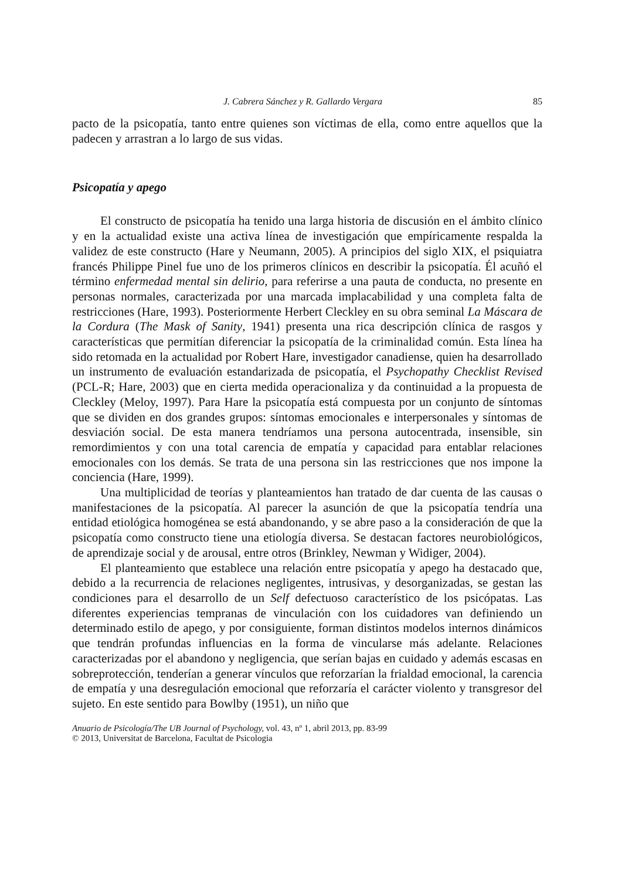J. Cabrera Sánchez y R. Gallardo Vergara 85
pacto de la psicopatía, tanto entre quienes son víctimas de ella, como entre aquellos que la padecen y arrastran a lo largo de sus vidas.
Psicopatía y apego
El constructo de psicopatía ha tenido una larga historia de discusión en el ámbito clínico y en la actualidad existe una activa línea de investigación que empíricamente respalda la validez de este constructo (Hare y Neumann, 2005). A principios del siglo XIX, el psiquiatra francés Philippe Pinel fue uno de los primeros clínicos en describir la psicopatía. Él acuñó el término enfermedad mental sin delirio, para referirse a una pauta de conducta, no presente en personas normales, caracterizada por una marcada implacabilidad y una completa falta de restricciones (Hare, 1993). Posteriormente Herbert Cleckley en su obra seminal La Máscara de la Cordura (The Mask of Sanity, 1941) presenta una rica descripción clínica de rasgos y características que permitían diferenciar la psicopatía de la criminalidad común. Esta línea ha sido retomada en la actualidad por Robert Hare, investigador canadiense, quien ha desarrollado un instrumento de evaluación estandarizada de psicopatía, el Psychopathy Checklist Revised (PCL-R; Hare, 2003) que en cierta medida operacionaliza y da continuidad a la propuesta de Cleckley (Meloy, 1997). Para Hare la psicopatía está compuesta por un conjunto de síntomas que se dividen en dos grandes grupos: síntomas emocionales e interpersonales y síntomas de desviación social. De esta manera tendríamos una persona autocentrada, insensible, sin remordimientos y con una total carencia de empatía y capacidad para entablar relaciones emocionales con los demás. Se trata de una persona sin las restricciones que nos impone la conciencia (Hare, 1999).
Una multiplicidad de teorías y planteamientos han tratado de dar cuenta de las causas o manifestaciones de la psicopatía. Al parecer la asunción de que la psicopatía tendría una entidad etiológica homogénea se está abandonando, y se abre paso a la consideración de que la psicopatía como constructo tiene una etiología diversa. Se destacan factores neurobiológicos, de aprendizaje social y de arousal, entre otros (Brinkley, Newman y Widiger, 2004).
El planteamiento que establece una relación entre psicopatía y apego ha destacado que, debido a la recurrencia de relaciones negligentes, intrusivas, y desorganizadas, se gestan las condiciones para el desarrollo de un Self defectuoso característico de los psicópatas. Las diferentes experiencias tempranas de vinculación con los cuidadores van definiendo un determinado estilo de apego, y por consiguiente, forman distintos modelos internos dinámicos que tendrán profundas influencias en la forma de vincularse más adelante. Relaciones caracterizadas por el abandono y negligencia, que serían bajas en cuidado y además escasas en sobreprotección, tenderían a generar vínculos que reforzarían la frialdad emocional, la carencia de empatía y una desregulación emocional que reforzaría el carácter violento y transgresor del sujeto. En este sentido para Bowlby (1951), un niño que
Anuario de Psicología/The UB Journal of Psychology, vol. 43, nº 1, abril 2013, pp. 83-99
© 2013, Universitat de Barcelona, Facultat de Psicologia